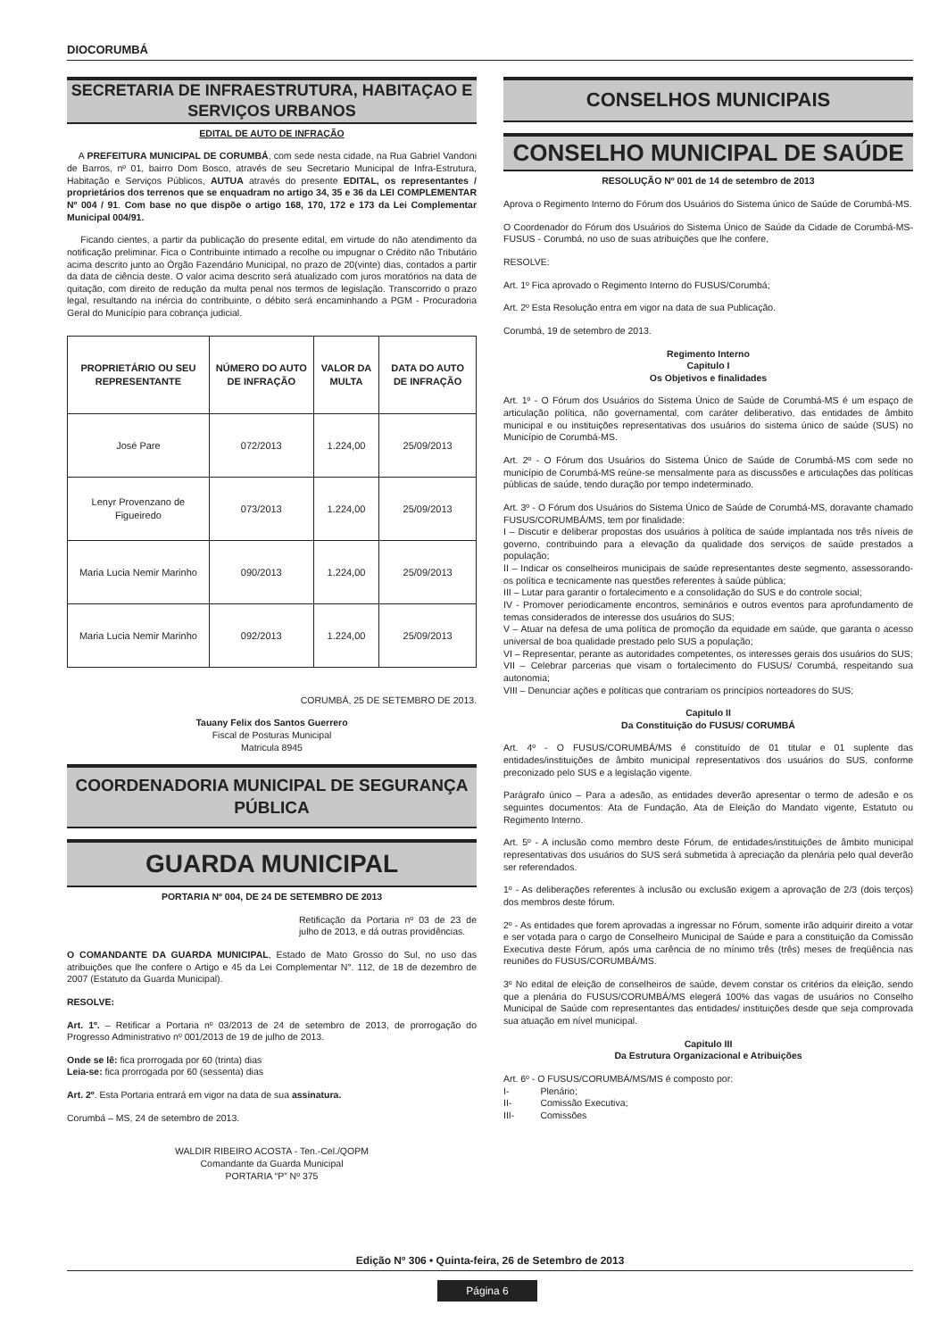DIOCORUMBÁ
SECRETARIA DE INFRAESTRUTURA, HABITAÇAO E SERVIÇOS URBANOS
EDITAL DE AUTO DE INFRAÇÃO
A PREFEITURA MUNICIPAL DE CORUMBÁ, com sede nesta cidade, na Rua Gabriel Vandoni de Barros, nº 01, bairro Dom Bosco, através de seu Secretario Municipal de Infra-Estrutura, Habitação e Serviços Públicos, AUTUA através do presente EDITAL, os representantes / proprietários dos terrenos que se enquadram no artigo 34, 35 e 36 da LEI COMPLEMENTAR Nº 004 / 91. Com base no que dispõe o artigo 168, 170, 172 e 173 da Lei Complementar Municipal 004/91.
Ficando cientes, a partir da publicação do presente edital, em virtude do não atendimento da notificação preliminar. Fica o Contribuinte intimado a recolhe ou impugnar o Crédito não Tributário acima descrito junto ao Órgão Fazendário Municipal, no prazo de 20(vinte) dias, contados a partir da data de ciência deste. O valor acima descrito será atualizado com juros moratórios na data de quitação, com direito de redução da multa penal nos termos de legislação. Transcorrido o prazo legal, resultando na inércia do contribuinte, o débito será encaminhando a PGM - Procuradoria Geral do Município para cobrança judicial.
| PROPRIETÁRIO OU SEU REPRESENTANTE | NÚMERO DO AUTO DE INFRAÇÃO | VALOR DA MULTA | DATA DO AUTO DE INFRAÇÃO |
| --- | --- | --- | --- |
| José Pare | 072/2013 | 1.224,00 | 25/09/2013 |
| Lenyr Provenzano de Figueiredo | 073/2013 | 1.224,00 | 25/09/2013 |
| Maria Lucia Nemir Marinho | 090/2013 | 1.224,00 | 25/09/2013 |
| Maria Lucia Nemir Marinho | 092/2013 | 1.224,00 | 25/09/2013 |
CORUMBÁ, 25 DE SETEMBRO DE 2013.
Tauany Felix dos Santos Guerrero
Fiscal de Posturas Municipal
Matricula 8945
COORDENADORIA MUNICIPAL DE SEGURANÇA PÚBLICA
GUARDA MUNICIPAL
PORTARIA Nº 004, DE 24 DE SETEMBRO DE 2013
Retificação da Portaria nº 03 de 23 de julho de 2013, e dá outras providências.
O COMANDANTE DA GUARDA MUNICIPAL, Estado de Mato Grosso do Sul, no uso das atribuições que lhe confere o Artigo e 45 da Lei Complementar N°. 112, de 18 de dezembro de 2007 (Estatuto da Guarda Municipal).
RESOLVE:
Art. 1º. – Retificar a Portaria nº 03/2013 de 24 de setembro de 2013, de prorrogação do Progresso Administrativo nº 001/2013 de 19 de julho de 2013.
Onde se lê: fica prorrogada por 60 (trinta) dias
Leia-se: fica prorrogada por 60 (sessenta) dias
Art. 2º. Esta Portaria entrará em vigor na data de sua assinatura.
Corumbá – MS, 24 de setembro de 2013.
WALDIR RIBEIRO ACOSTA - Ten.-Cel./QOPM
Comandante da Guarda Municipal
PORTARIA “P” Nº 375
CONSELHOS MUNICIPAIS
CONSELHO MUNICIPAL DE SAÚDE
RESOLUÇÃO Nº 001 de 14 de setembro de 2013
Aprova o Regimento Interno do Fórum dos Usuários do Sistema único de Saúde de Corumbá-MS.
O Coordenador do Fórum dos Usuários do Sistema Único de Saúde da Cidade de Corumbá-MS- FUSUS - Corumbá, no uso de suas atribuições que lhe confere,
RESOLVE:
Art. 1º Fica aprovado o Regimento Interno do FUSUS/Corumbá;
Art. 2º Esta Resolução entra em vigor na data de sua Publicação.
Corumbá, 19 de setembro de 2013.
Regimento Interno
Capitulo I
Os Objetivos e finalidades
Art. 1º - O Fórum dos Usuários do Sistema Único de Saúde de Corumbá-MS é um espaço de articulação política, não governamental, com caráter deliberativo, das entidades de âmbito municipal e ou instituições representativas dos usuários do sistema único de saúde (SUS) no Município de Corumbá-MS.
Art. 2º - O Fórum dos Usuários do Sistema Único de Saúde de Corumbá-MS com sede no município de Corumbá-MS reúne-se mensalmente para as discussões e articulações das políticas públicas de saúde, tendo duração por tempo indeterminado.
Art. 3º - O Fórum dos Usuários do Sistema Único de Saúde de Corumbá-MS, doravante chamado FUSUS/CORUMBÁ/MS, tem por finalidade:
I – Discutir e deliberar propostas dos usuários à política de saúde implantada nos três níveis de governo, contribuindo para a elevação da qualidade dos serviços de saúde prestados a população;
II – Indicar os conselheiros municipais de saúde representantes deste segmento, assessorando-os política e tecnicamente nas questões referentes à saúde pública;
III – Lutar para garantir o fortalecimento e a consolidação do SUS e do controle social;
IV - Promover periodicamente encontros, seminários e outros eventos para aprofundamento de temas considerados de interesse dos usuários do SUS;
V – Atuar na defesa de uma política de promoção da equidade em saúde, que garanta o acesso universal de boa qualidade prestado pelo SUS a população;
VI – Representar, perante as autoridades competentes, os interesses gerais dos usuários do SUS;
VII – Celebrar parcerias que visam o fortalecimento do FUSUS/ Corumbá, respeitando sua autonomia;
VIII – Denunciar ações e políticas que contrariam os princípios norteadores do SUS;
Capitulo II
Da Constituição do FUSUS/ CORUMBÁ
Art. 4º - O FUSUS/CORUMBÁ/MS é constituído de 01 titular e 01 suplente das entidades/instituições de âmbito municipal representativos dos usuários do SUS, conforme preconizado pelo SUS e a legislação vigente.
Parágrafo único – Para a adesão, as entidades deverão apresentar o termo de adesão e os seguintes documentos: Ata de Fundação, Ata de Eleição do Mandato vigente, Estatuto ou Regimento Interno.
Art. 5º - A inclusão como membro deste Fórum, de entidades/instituições de âmbito municipal representativas dos usuários do SUS será submetida à apreciação da plenária pelo qual deverão ser referendados.
1º - As deliberações referentes à inclusão ou exclusão exigem a aprovação de 2/3 (dois terços) dos membros deste fórum.
2º - As entidades que forem aprovadas a ingressar no Fórum, somente irão adquirir direito a votar e ser votada para o cargo de Conselheiro Municipal de Saúde e para a constituição da Comissão Executiva deste Fórum, após uma carência de no mínimo três (três) meses de freqüência nas reuniões do FUSUS/CORUMBÁ/MS.
3º No edital de eleição de conselheiros de saúde, devem constar os critérios da eleição, sendo que a plenária do FUSUS/CORUMBÁ/MS elegerá 100% das vagas de usuários no Conselho Municipal de Saúde com representantes das entidades/ instituições desde que seja comprovada sua atuação em nível municipal.
Capitulo III
Da Estrutura Organizacional e Atribuições
Art. 6º - O FUSUS/CORUMBÁ/MS/MS é composto por:
I- Plenário;
II- Comissão Executiva;
III- Comissões
Edição Nº 306 • Quinta-feira, 26 de Setembro de 2013
Página 6